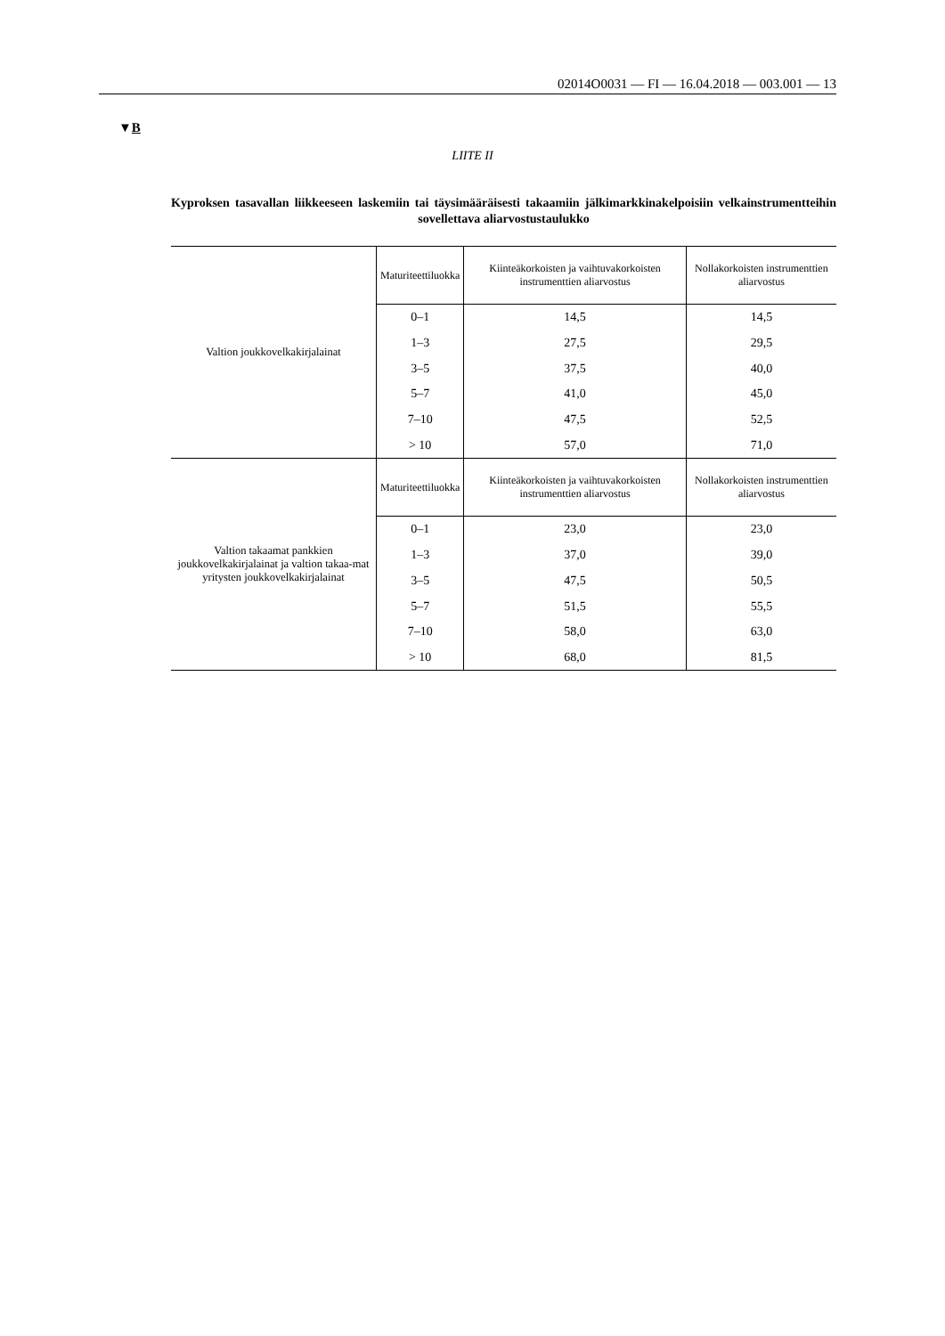02014O0031 — FI — 16.04.2018 — 003.001 — 13
▼B
LIITE II
Kyproksen tasavallan liikkeeseen laskemiin tai täysimääräisesti takaamiin jälkimarkkinakelpoisiin velkainstrumentteihin sovellettava aliarvostustaulukko
| Valtion joukkovelkakirjalainat | Maturiteettiluokka | Kiinteäkorkoisten ja vaihtuvakorkoisten instrumenttien aliarvostus | Nollakorkoisten instrumenttien aliarvostus |
| | 0–1 | 14,5 | 14,5 |
| | 1–3 | 27,5 | 29,5 |
| | 3–5 | 37,5 | 40,0 |
| | 5–7 | 41,0 | 45,0 |
| | 7–10 | 47,5 | 52,5 |
| | > 10 | 57,0 | 71,0 |
| Valtion takaamat pankkien joukkovelkakirjalainat ja valtion takaa-mat yritysten joukkovelkakirjalainat | Maturiteettiluokka | Kiinteäkorkoisten ja vaihtuvakorkoisten instrumenttien aliarvostus | Nollakorkoisten instrumenttien aliarvostus |
| | 0–1 | 23,0 | 23,0 |
| | 1–3 | 37,0 | 39,0 |
| | 3–5 | 47,5 | 50,5 |
| | 5–7 | 51,5 | 55,5 |
| | 7–10 | 58,0 | 63,0 |
| | > 10 | 68,0 | 81,5 |